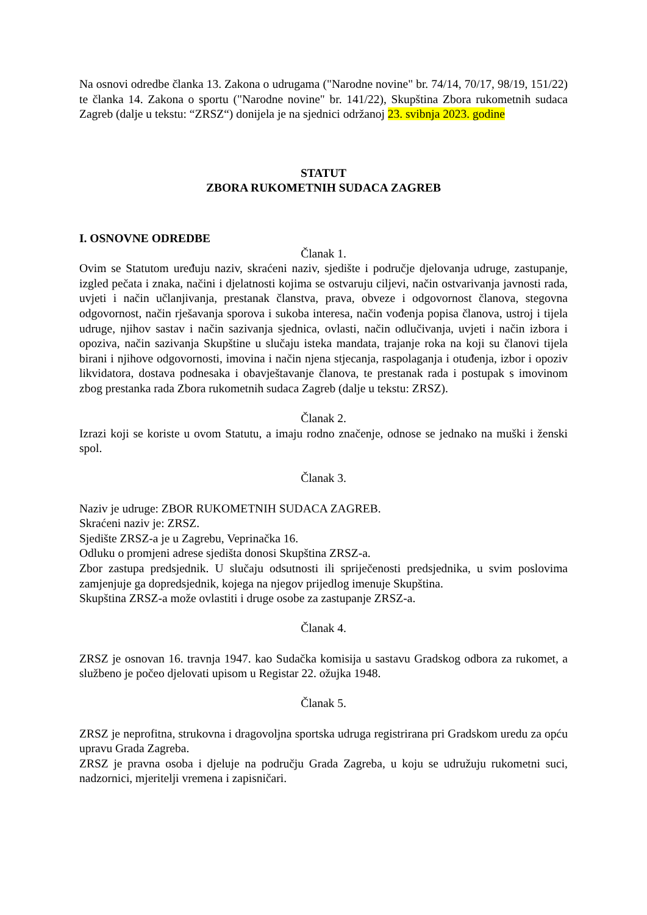Na osnovi odredbe članka 13. Zakona o udrugama ("Narodne novine" br. 74/14, 70/17, 98/19, 151/22) te članka 14. Zakona o sportu ("Narodne novine" br. 141/22), Skupština Zbora rukometnih sudaca Zagreb (dalje u tekstu: “ZRSZ“) donijela je na sjednici održanoj 23. svibnja 2023. godine
STATUT
ZBORA RUKOMETNIH SUDACA ZAGREB
I. OSNOVNE ODREDBE
Članak 1.
Ovim se Statutom uređuju naziv, skraćeni naziv, sjedište i područje djelovanja udruge, zastupanje, izgled pečata i znaka, načini i djelatnosti kojima se ostvaruju ciljevi, način ostvarivanja javnosti rada, uvjeti i način učlanjivanja, prestanak članstva, prava, obveze i odgovornost članova, stegovna odgovornost, način rješavanja sporova i sukoba interesa, način vođenja popisa članova, ustroj i tijela udruge, njihov sastav i način sazivanja sjednica, ovlasti, način odlučivanja, uvjeti i način izbora i opoziva, način sazivanja Skupštine u slučaju isteka mandata, trajanje roka na koji su članovi tijela birani i njihove odgovornosti, imovina i način njena stjecanja, raspolaganja i otuđenja, izbor i opoziv likvidatora, dostava podnesaka i obavještavanje članova, te prestanak rada i postupak s imovinom zbog prestanka rada Zbora rukometnih sudaca Zagreb (dalje u tekstu: ZRSZ).
Članak 2.
Izrazi koji se koriste u ovom Statutu, a imaju rodno značenje, odnose se jednako na muški i ženski spol.
Članak 3.
Naziv je udruge: ZBOR RUKOMETNIH SUDACA ZAGREB.
Skraćeni naziv je: ZRSZ.
Sjedište ZRSZ-a je u Zagrebu, Veprinačka 16.
Odluku o promjeni adrese sjedišta donosi Skupština ZRSZ-a.
Zbor zastupa predsjednik. U slučaju odsutnosti ili spriječenosti predsjednika, u svim poslovima zamjenjuje ga dopredsjednik, kojega na njegov prijedlog imenuje Skupština.
Skupština ZRSZ-a može ovlastiti i druge osobe za zastupanje ZRSZ-a.
Članak 4.
ZRSZ je osnovan 16. travnja 1947. kao Sudačka komisija u sastavu Gradskog odbora za rukomet, a službeno je počeo djelovati upisom u Registar 22. ožujka 1948.
Članak 5.
ZRSZ je neprofitna, strukovna i dragovoljna sportska udruga registrirana pri Gradskom uredu za opću upravu Grada Zagreba.
ZRSZ je pravna osoba i djeluje na području Grada Zagreba, u koju se udružuju rukometni suci, nadzornici, mjeritelji vremena i zapisničari.